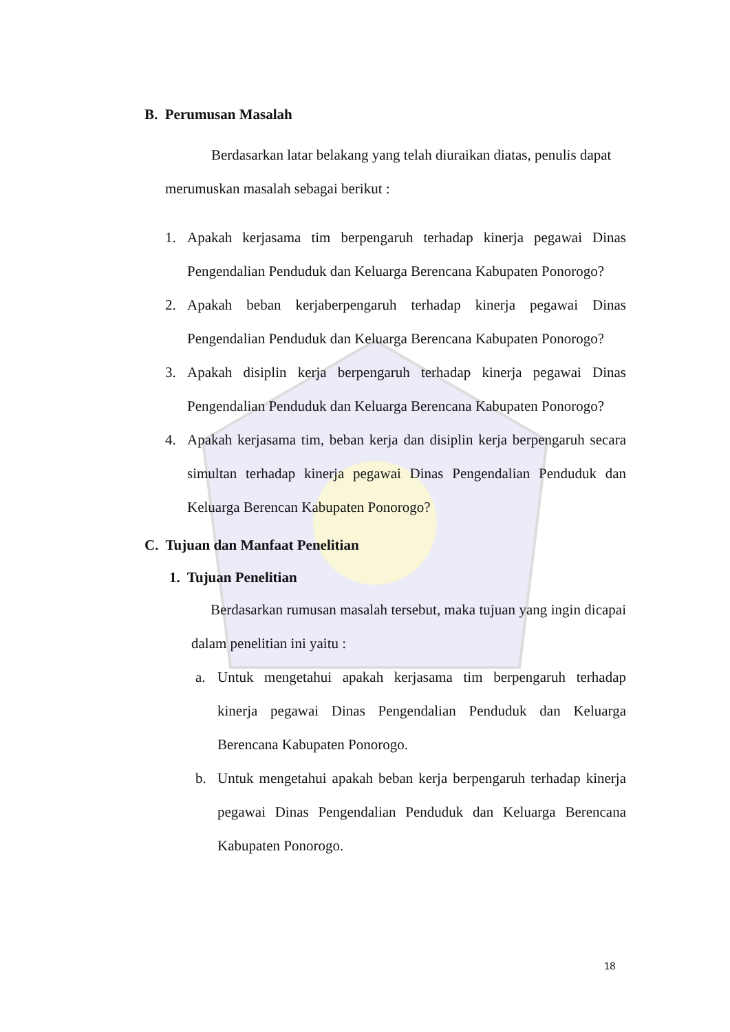B. Perumusan Masalah
Berdasarkan latar belakang yang telah diuraikan diatas, penulis dapat
merumuskan masalah sebagai berikut :
1. Apakah kerjasama tim berpengaruh terhadap kinerja pegawai Dinas Pengendalian Penduduk dan Keluarga Berencana Kabupaten Ponorogo?
2. Apakah beban kerjaberpengaruh terhadap kinerja pegawai Dinas Pengendalian Penduduk dan Keluarga Berencana Kabupaten Ponorogo?
3. Apakah disiplin kerja berpengaruh terhadap kinerja pegawai Dinas Pengendalian Penduduk dan Keluarga Berencana Kabupaten Ponorogo?
4. Apakah kerjasama tim, beban kerja dan disiplin kerja berpengaruh secara simultan terhadap kinerja pegawai Dinas Pengendalian Penduduk dan Keluarga Berencan Kabupaten Ponorogo?
C. Tujuan dan Manfaat Penelitian
1. Tujuan Penelitian
Berdasarkan rumusan masalah tersebut, maka tujuan yang ingin dicapai dalam penelitian ini yaitu :
a. Untuk mengetahui apakah kerjasama tim berpengaruh terhadap kinerja pegawai Dinas Pengendalian Penduduk dan Keluarga Berencana Kabupaten Ponorogo.
b. Untuk mengetahui apakah beban kerja berpengaruh terhadap kinerja pegawai Dinas Pengendalian Penduduk dan Keluarga Berencana Kabupaten Ponorogo.
18